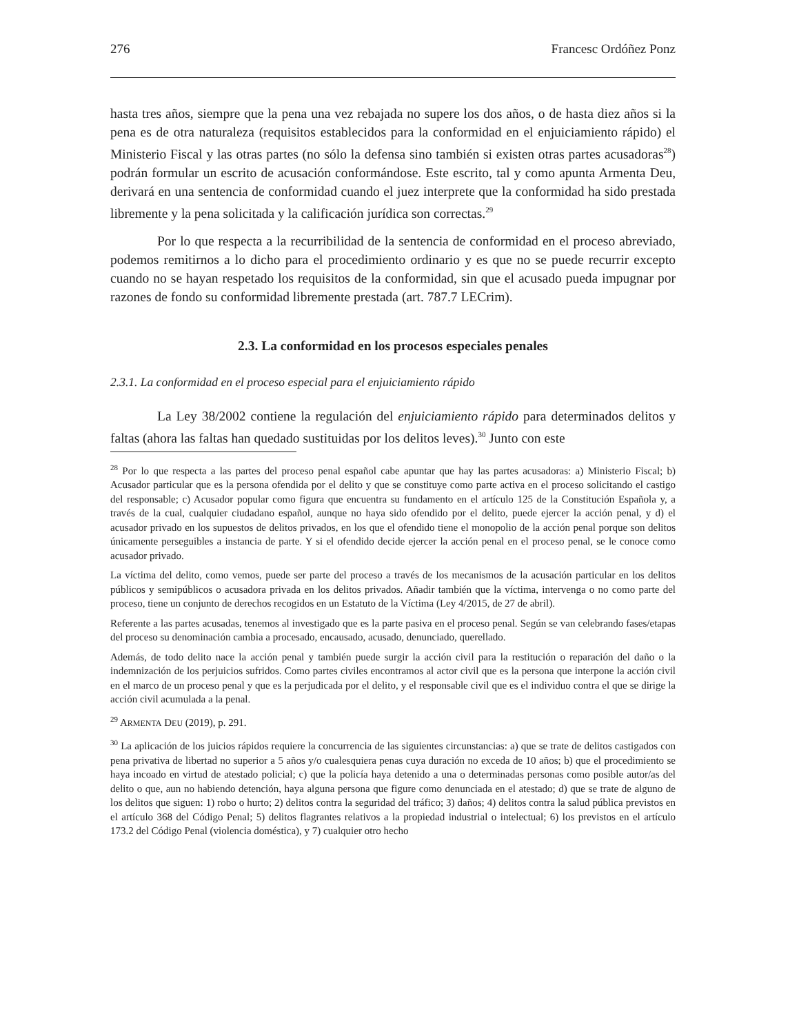276 Francesc Ordóñez Ponz
hasta tres años, siempre que la pena una vez rebajada no supere los dos años, o de hasta diez años si la pena es de otra naturaleza (requisitos establecidos para la conformidad en el enjuiciamiento rápido) el Ministerio Fiscal y las otras partes (no sólo la defensa sino también si existen otras partes acusadoras<sup>28</sup>) podrán formular un escrito de acusación conformándose. Este escrito, tal y como apunta Armenta Deu, derivará en una sentencia de conformidad cuando el juez interprete que la conformidad ha sido prestada libremente y la pena solicitada y la calificación jurídica son correctas.<sup>29</sup>
Por lo que respecta a la recurribilidad de la sentencia de conformidad en el proceso abreviado, podemos remitirnos a lo dicho para el procedimiento ordinario y es que no se puede recurrir excepto cuando no se hayan respetado los requisitos de la conformidad, sin que el acusado pueda impugnar por razones de fondo su conformidad libremente prestada (art. 787.7 LECrim).
2.3. La conformidad en los procesos especiales penales
2.3.1. La conformidad en el proceso especial para el enjuiciamiento rápido
La Ley 38/2002 contiene la regulación del enjuiciamiento rápido para determinados delitos y faltas (ahora las faltas han quedado sustituidas por los delitos leves).<sup>30</sup> Junto con este
<sup>28</sup> Por lo que respecta a las partes del proceso penal español cabe apuntar que hay las partes acusadoras: a) Ministerio Fiscal; b) Acusador particular que es la persona ofendida por el delito y que se constituye como parte activa en el proceso solicitando el castigo del responsable; c) Acusador popular como figura que encuentra su fundamento en el artículo 125 de la Constitución Española y, a través de la cual, cualquier ciudadano español, aunque no haya sido ofendido por el delito, puede ejercer la acción penal, y d) el acusador privado en los supuestos de delitos privados, en los que el ofendido tiene el monopolio de la acción penal porque son delitos únicamente perseguibles a instancia de parte. Y si el ofendido decide ejercer la acción penal en el proceso penal, se le conoce como acusador privado.
La víctima del delito, como vemos, puede ser parte del proceso a través de los mecanismos de la acusación particular en los delitos públicos y semipúblicos o acusadora privada en los delitos privados. Añadir también que la víctima, intervenga o no como parte del proceso, tiene un conjunto de derechos recogidos en un Estatuto de la Víctima (Ley 4/2015, de 27 de abril).
Referente a las partes acusadas, tenemos al investigado que es la parte pasiva en el proceso penal. Según se van celebrando fases/etapas del proceso su denominación cambia a procesado, encausado, acusado, denunciado, querellado.
Además, de todo delito nace la acción penal y también puede surgir la acción civil para la restitución o reparación del daño o la indemnización de los perjuicios sufridos. Como partes civiles encontramos al actor civil que es la persona que interpone la acción civil en el marco de un proceso penal y que es la perjudicada por el delito, y el responsable civil que es el individuo contra el que se dirige la acción civil acumulada a la penal.
<sup>29</sup> ARMENTA DEU (2019), p. 291.
<sup>30</sup> La aplicación de los juicios rápidos requiere la concurrencia de las siguientes circunstancias: a) que se trate de delitos castigados con pena privativa de libertad no superior a 5 años y/o cualesquiera penas cuya duración no exceda de 10 años; b) que el procedimiento se haya incoado en virtud de atestado policial; c) que la policía haya detenido a una o determinadas personas como posible autor/as del delito o que, aun no habiendo detención, haya alguna persona que figure como denunciada en el atestado; d) que se trate de alguno de los delitos que siguen: 1) robo o hurto; 2) delitos contra la seguridad del tráfico; 3) daños; 4) delitos contra la salud pública previstos en el artículo 368 del Código Penal; 5) delitos flagrantes relativos a la propiedad industrial o intelectual; 6) los previstos en el artículo 173.2 del Código Penal (violencia doméstica), y 7) cualquier otro hecho